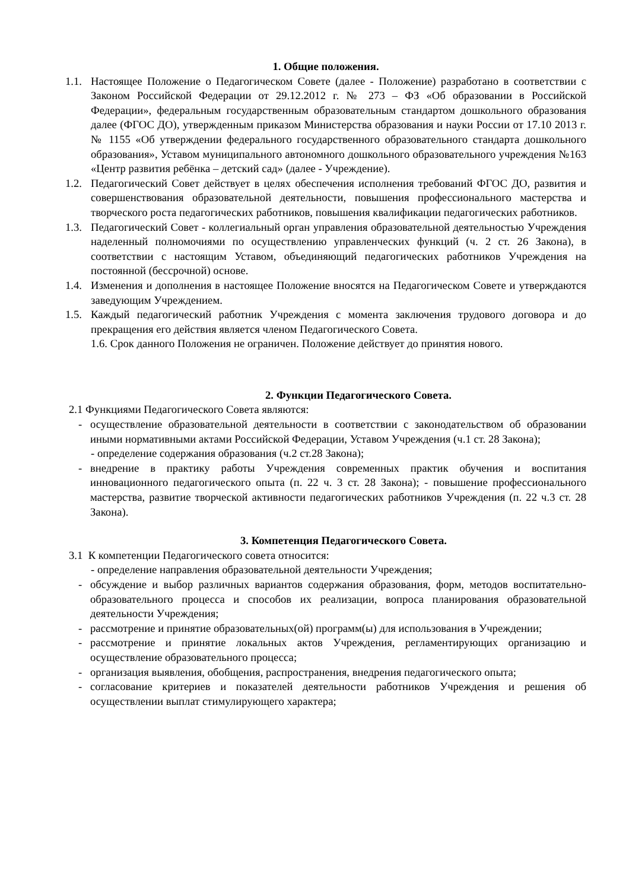1. Общие положения.
1.1. Настоящее Положение о Педагогическом Совете (далее - Положение) разработано в соответствии с Законом Российской Федерации от 29.12.2012 г. № 273 – ФЗ «Об образовании в Российской Федерации», федеральным государственным образовательным стандартом дошкольного образования далее (ФГОС ДО), утвержденным приказом Министерства образования и науки России от 17.10 2013 г. № 1155 «Об утверждении федерального государственного образовательного стандарта дошкольного образования», Уставом муниципального автономного дошкольного образовательного учреждения №163 «Центр развития ребёнка – детский сад» (далее - Учреждение).
1.2. Педагогический Совет действует в целях обеспечения исполнения требований ФГОС ДО, развития и совершенствования образовательной деятельности, повышения профессионального мастерства и творческого роста педагогических работников, повышения квалификации педагогических работников.
1.3. Педагогический Совет - коллегиальный орган управления образовательной деятельностью Учреждения наделенный полномочиями по осуществлению управленческих функций (ч. 2 ст. 26 Закона), в соответствии с настоящим Уставом, объединяющий педагогических работников Учреждения на постоянной (бессрочной) основе.
1.4. Изменения и дополнения в настоящее Положение вносятся на Педагогическом Совете и утверждаются заведующим Учреждением.
1.5. Каждый педагогический работник Учреждения с момента заключения трудового договора и до прекращения его действия является членом Педагогического Совета.
1.6. Срок данного Положения не ограничен. Положение действует до принятия нового.
2. Функции Педагогического Совета.
2.1 Функциями Педагогического Совета являются:
- осуществление образовательной деятельности в соответствии с законодательством об образовании иными нормативными актами Российской Федерации, Уставом Учреждения (ч.1 ст. 28 Закона);
- определение содержания образования (ч.2 ст.28 Закона);
- внедрение в практику работы Учреждения современных практик обучения и воспитания инновационного педагогического опыта (п. 22 ч. 3 ст. 28 Закона); - повышение профессионального мастерства, развитие творческой активности педагогических работников Учреждения (п. 22 ч.3 ст. 28 Закона).
3. Компетенция Педагогического Совета.
3.1 К компетенции Педагогического совета относится:
- определение направления образовательной деятельности Учреждения;
- обсуждение и выбор различных вариантов содержания образования, форм, методов воспитательно-образовательного процесса и способов их реализации, вопроса планирования образовательной деятельности Учреждения;
- рассмотрение и принятие образовательных(ой) программ(ы) для использования в Учреждении;
- рассмотрение и принятие локальных актов Учреждения, регламентирующих организацию и осуществление образовательного процесса;
- организация выявления, обобщения, распространения, внедрения педагогического опыта;
- согласование критериев и показателей деятельности работников Учреждения и решения об осуществлении выплат стимулирующего характера;